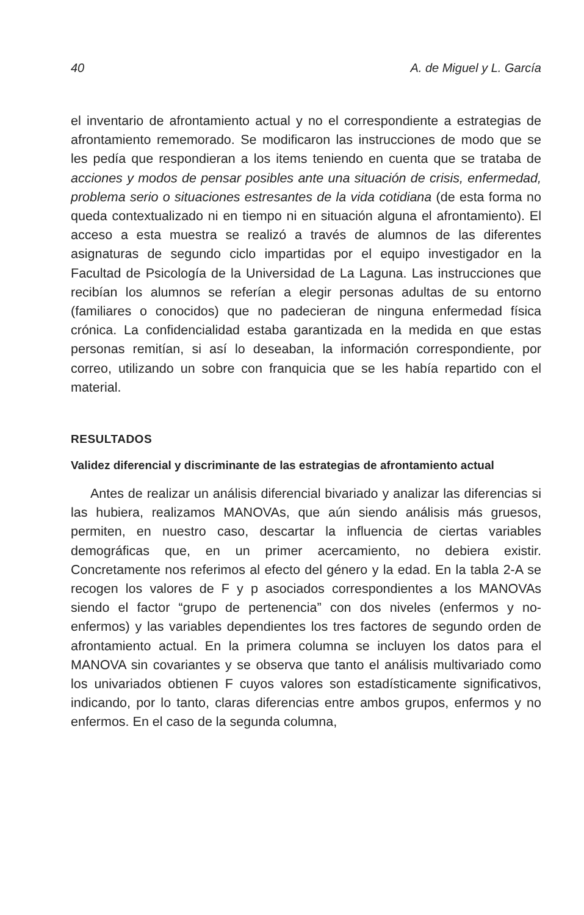40 A. de Miguel y L. García
el inventario de afrontamiento actual y no el correspondiente a estrategias de afrontamiento rememorado. Se modificaron las instrucciones de modo que se les pedía que respondieran a los items teniendo en cuenta que se trataba de acciones y modos de pensar posibles ante una situación de crisis, enfermedad, problema serio o situaciones estresantes de la vida cotidiana (de esta forma no queda contextualizado ni en tiempo ni en situación alguna el afrontamiento). El acceso a esta muestra se realizó a través de alumnos de las diferentes asignaturas de segundo ciclo impartidas por el equipo investigador en la Facultad de Psicología de la Universidad de La Laguna. Las instrucciones que recibían los alumnos se referían a elegir personas adultas de su entorno (familiares o conocidos) que no padecieran de ninguna enfermedad física crónica. La confidencialidad estaba garantizada en la medida en que estas personas remitían, si así lo deseaban, la información correspondiente, por correo, utilizando un sobre con franquicia que se les había repartido con el material.
RESULTADOS
Validez diferencial y discriminante de las estrategias de afrontamiento actual
Antes de realizar un análisis diferencial bivariado y analizar las diferencias si las hubiera, realizamos MANOVAs, que aún siendo análisis más gruesos, permiten, en nuestro caso, descartar la influencia de ciertas variables demográficas que, en un primer acercamiento, no debiera existir. Concretamente nos referimos al efecto del género y la edad. En la tabla 2-A se recogen los valores de F y p asociados correspondientes a los MANOVAs siendo el factor “grupo de pertenencia” con dos niveles (enfermos y no-enfermos) y las variables dependientes los tres factores de segundo orden de afrontamiento actual. En la primera columna se incluyen los datos para el MANOVA sin covariantes y se observa que tanto el análisis multivariado como los univariados obtienen F cuyos valores son estadísticamente significativos, indicando, por lo tanto, claras diferencias entre ambos grupos, enfermos y no enfermos. En el caso de la segunda columna,